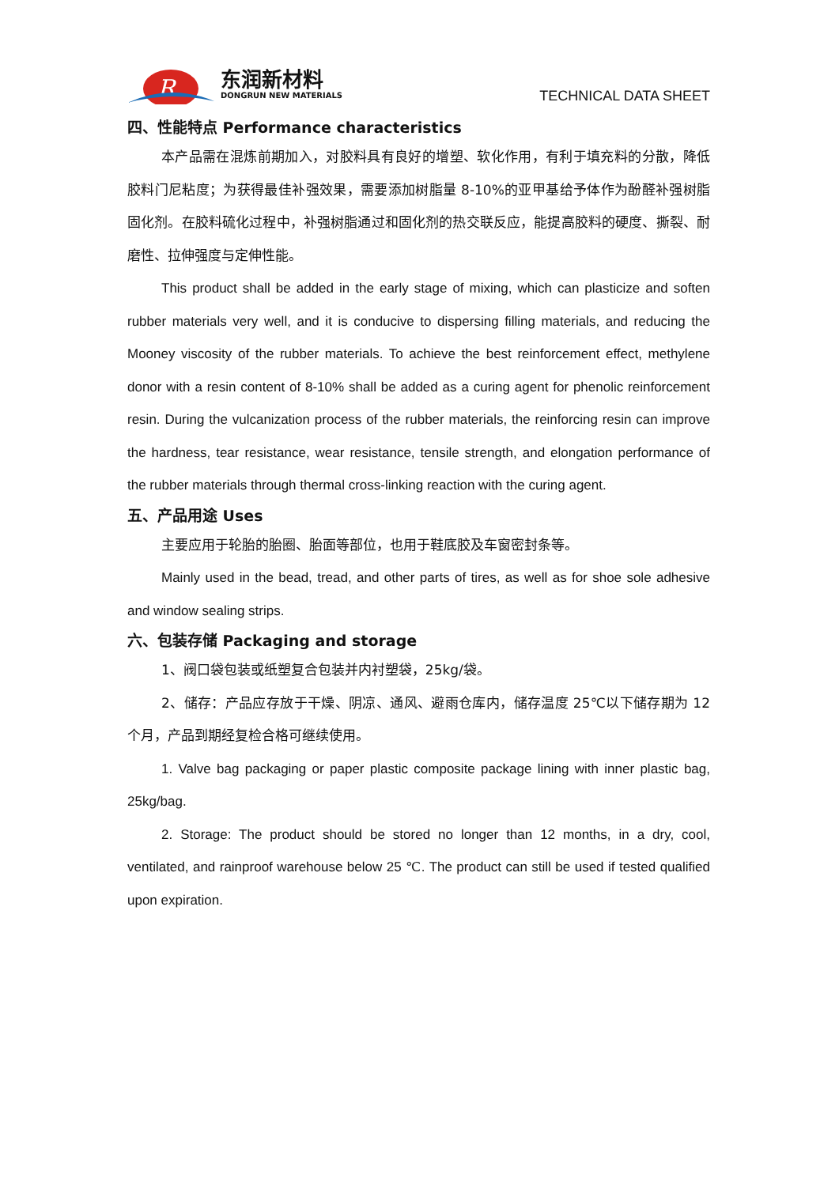R
东润新材料
DONGRUN NEW MATERIALS
TECHNICAL DATA SHEET
四、性能特点 Performance characteristics
本产品需在混炼前期加入，对胶料具有良好的增塑、软化作用，有利于填充料的分散，降低胶料门尼粘度；为获得最佳补强效果，需要添加树脂量 8-10%的亚甲基给予体作为酚醛补强树脂固化剂。在胶料硫化过程中，补强树脂通过和固化剂的热交联反应，能提高胶料的硬度、撕裂、耐磨性、拉伸强度与定伸性能。
This product shall be added in the early stage of mixing, which can plasticize and soften rubber materials very well, and it is conducive to dispersing filling materials, and reducing the Mooney viscosity of the rubber materials. To achieve the best reinforcement effect, methylene donor with a resin content of 8-10% shall be added as a curing agent for phenolic reinforcement resin. During the vulcanization process of the rubber materials, the reinforcing resin can improve the hardness, tear resistance, wear resistance, tensile strength, and elongation performance of the rubber materials through thermal cross-linking reaction with the curing agent.
五、产品用途 Uses
主要应用于轮胎的胎圈、胎面等部位，也用于鞋底胶及车窗密封条等。
Mainly used in the bead, tread, and other parts of tires, as well as for shoe sole adhesive and window sealing strips.
六、包装存储 Packaging and storage
1、阀口袋包装或纸塑复合包装并内衬塑袋，25kg/袋。
2、储存：产品应存放于干燥、阴凉、通风、避雨仓库内，储存温度 25℃以下储存期为 12 个月，产品到期经复检合格可继续使用。
1. Valve bag packaging or paper plastic composite package lining with inner plastic bag, 25kg/bag.
2. Storage: The product should be stored no longer than 12 months, in a dry, cool, ventilated, and rainproof warehouse below 25 ℃. The product can still be used if tested qualified upon expiration.